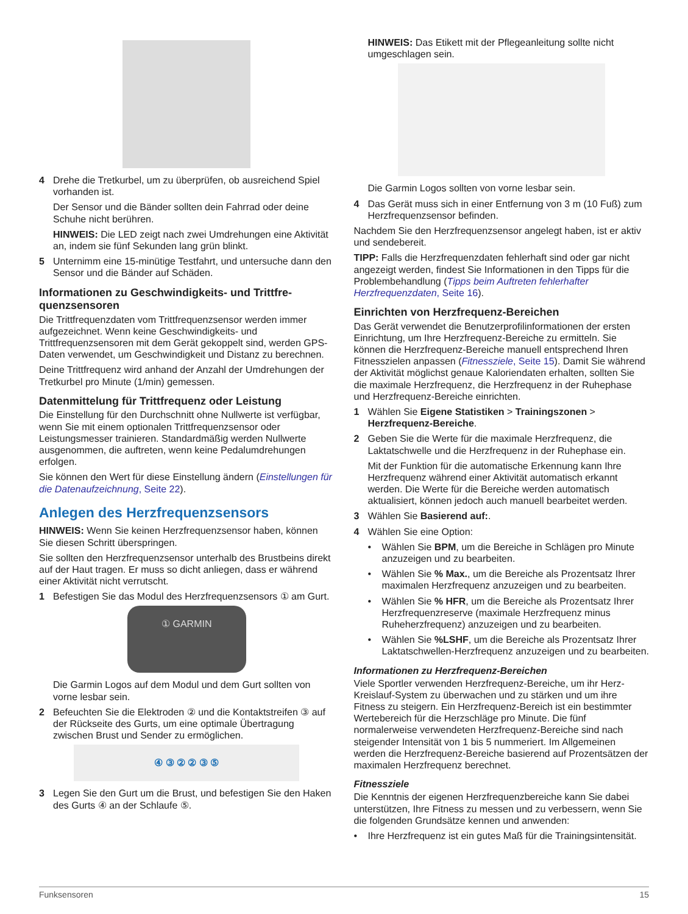4 Drehe die Tretkurbel, um zu überprüfen, ob ausreichend Spiel vorhanden ist.
Der Sensor und die Bänder sollten dein Fahrrad oder deine Schuhe nicht berühren.
HINWEIS: Die LED zeigt nach zwei Umdrehungen eine Aktivität an, indem sie fünf Sekunden lang grün blinkt.
5 Unternimm eine 15-minütige Testfahrt, und untersuche dann den Sensor und die Bänder auf Schäden.
Informationen zu Geschwindigkeits- und Trittfre-quenzsensoren
Die Trittfrequenzdaten vom Trittfrequenzsensor werden immer aufgezeichnet. Wenn keine Geschwindigkeits- und Trittfrequenzsensoren mit dem Gerät gekoppelt sind, werden GPS-Daten verwendet, um Geschwindigkeit und Distanz zu berechnen.
Deine Trittfrequenz wird anhand der Anzahl der Umdrehungen der Tretkurbel pro Minute (1/min) gemessen.
Datenmittelung für Trittfrequenz oder Leistung
Die Einstellung für den Durchschnitt ohne Nullwerte ist verfügbar, wenn Sie mit einem optionalen Trittfrequenzsensor oder Leistungsmesser trainieren. Standardmäßig werden Nullwerte ausgenommen, die auftreten, wenn keine Pedalumdrehungen erfolgen.
Sie können den Wert für diese Einstellung ändern (Einstellungen für die Datenaufzeichnung, Seite 22).
Anlegen des Herzfrequenzsensors
HINWEIS: Wenn Sie keinen Herzfrequenzsensor haben, können Sie diesen Schritt überspringen.
Sie sollten den Herzfrequenzsensor unterhalb des Brustbeins direkt auf der Haut tragen. Er muss so dicht anliegen, dass er während einer Aktivität nicht verrutscht.
1 Befestigen Sie das Modul des Herzfrequenzsensors ① am Gurt.
① GARMIN
Die Garmin Logos auf dem Modul und dem Gurt sollten von vorne lesbar sein.
2 Befeuchten Sie die Elektroden ② und die Kontaktstreifen ③ auf der Rückseite des Gurts, um eine optimale Übertragung zwischen Brust und Sender zu ermöglichen.
④ ③ ② ② ③ ⑤
3 Legen Sie den Gurt um die Brust, und befestigen Sie den Haken des Gurts ④ an der Schlaufe ⑤.
HINWEIS: Das Etikett mit der Pflegeanleitung sollte nicht umgeschlagen sein.
Die Garmin Logos sollten von vorne lesbar sein.
4 Das Gerät muss sich in einer Entfernung von 3 m (10 Fuß) zum Herzfrequenzsensor befinden.
Nachdem Sie den Herzfrequenzsensor angelegt haben, ist er aktiv und sendebereit.
TIPP: Falls die Herzfrequenzdaten fehlerhaft sind oder gar nicht angezeigt werden, findest Sie Informationen in den Tipps für die Problembehandlung (Tipps beim Auftreten fehlerhafter Herzfrequenzdaten, Seite 16).
Einrichten von Herzfrequenz-Bereichen
Das Gerät verwendet die Benutzerprofilinformationen der ersten Einrichtung, um Ihre Herzfrequenz-Bereiche zu ermitteln. Sie können die Herzfrequenz-Bereiche manuell entsprechend Ihren Fitnesszielen anpassen (Fitnessziele, Seite 15). Damit Sie während der Aktivität möglichst genaue Kaloriendaten erhalten, sollten Sie die maximale Herzfrequenz, die Herzfrequenz in der Ruhephase und Herzfrequenz-Bereiche einrichten.
1 Wählen Sie Eigene Statistiken > Trainingszonen > Herzfrequenz-Bereiche.
2 Geben Sie die Werte für die maximale Herzfrequenz, die Laktatschwelle und die Herzfrequenz in der Ruhephase ein.
Mit der Funktion für die automatische Erkennung kann Ihre Herzfrequenz während einer Aktivität automatisch erkannt werden. Die Werte für die Bereiche werden automatisch aktualisiert, können jedoch auch manuell bearbeitet werden.
3 Wählen Sie Basierend auf:.
4 Wählen Sie eine Option:
• Wählen Sie BPM, um die Bereiche in Schlägen pro Minute anzuzeigen und zu bearbeiten.
• Wählen Sie % Max., um die Bereiche als Prozentsatz Ihrer maximalen Herzfrequenz anzuzeigen und zu bearbeiten.
• Wählen Sie % HFR, um die Bereiche als Prozentsatz Ihrer Herzfrequenzreserve (maximale Herzfrequenz minus Ruheherzfrequenz) anzuzeigen und zu bearbeiten.
• Wählen Sie %LSHF, um die Bereiche als Prozentsatz Ihrer Laktatschwellen-Herzfrequenz anzuzeigen und zu bearbeiten.
Informationen zu Herzfrequenz-Bereichen
Viele Sportler verwenden Herzfrequenz-Bereiche, um ihr Herz-Kreislauf-System zu überwachen und zu stärken und um ihre Fitness zu steigern. Ein Herzfrequenz-Bereich ist ein bestimmter Wertebereich für die Herzschläge pro Minute. Die fünf normalerweise verwendeten Herzfrequenz-Bereiche sind nach steigender Intensität von 1 bis 5 nummeriert. Im Allgemeinen werden die Herzfrequenz-Bereiche basierend auf Prozentsätzen der maximalen Herzfrequenz berechnet.
Fitnessziele
Die Kenntnis der eigenen Herzfrequenzbereiche kann Sie dabei unterstützen, Ihre Fitness zu messen und zu verbessern, wenn Sie die folgenden Grundsätze kennen und anwenden:
• Ihre Herzfrequenz ist ein gutes Maß für die Trainingsintensität.
Funksensoren 15